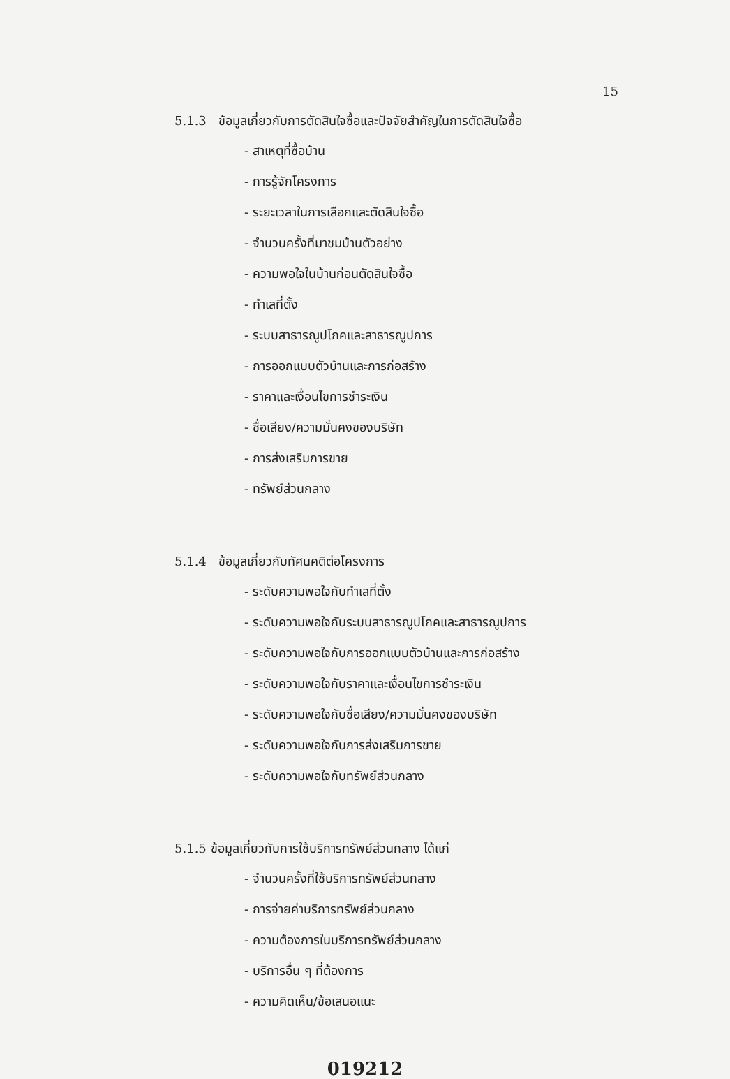15
5.1.3 ข้อมูลเกี่ยวกับการตัดสินใจซื้อและปัจจัยสำคัญในการตัดสินใจซื้อ
- สาเหตุที่ซื้อบ้าน
- การรู้จักโครงการ
- ระยะเวลาในการเลือกและตัดสินใจซื้อ
- จำนวนครั้งที่มาชมบ้านตัวอย่าง
- ความพอใจในบ้านก่อนตัดสินใจซื้อ
- ทำเลที่ตั้ง
- ระบบสาธารณูปโภคและสาธารณูปการ
- การออกแบบตัวบ้านและการก่อสร้าง
- ราคาและเงื่อนไขการชำระเงิน
- ชื่อเสียง/ความมั่นคงของบริษัท
- การส่งเสริมการขาย
- ทรัพย์ส่วนกลาง
5.1.4 ข้อมูลเกี่ยวกับทัศนคติต่อโครงการ
- ระดับความพอใจกับทำเลที่ตั้ง
- ระดับความพอใจกับระบบสาธารณูปโภคและสาธารณูปการ
- ระดับความพอใจกับการออกแบบตัวบ้านและการก่อสร้าง
- ระดับความพอใจกับราคาและเงื่อนไขการชำระเงิน
- ระดับความพอใจกับชื่อเสียง/ความมั่นคงของบริษัท
- ระดับความพอใจกับการส่งเสริมการขาย
- ระดับความพอใจกับทรัพย์ส่วนกลาง
5.1.5 ข้อมูลเกี่ยวกับการใช้บริการทรัพย์ส่วนกลาง ได้แก่
- จำนวนครั้งที่ใช้บริการทรัพย์ส่วนกลาง
- การจ่ายค่าบริการทรัพย์ส่วนกลาง
- ความต้องการในบริการทรัพย์ส่วนกลาง
- บริการอื่น ๆ ที่ต้องการ
- ความคิดเห็น/ข้อเสนอแนะ
019212